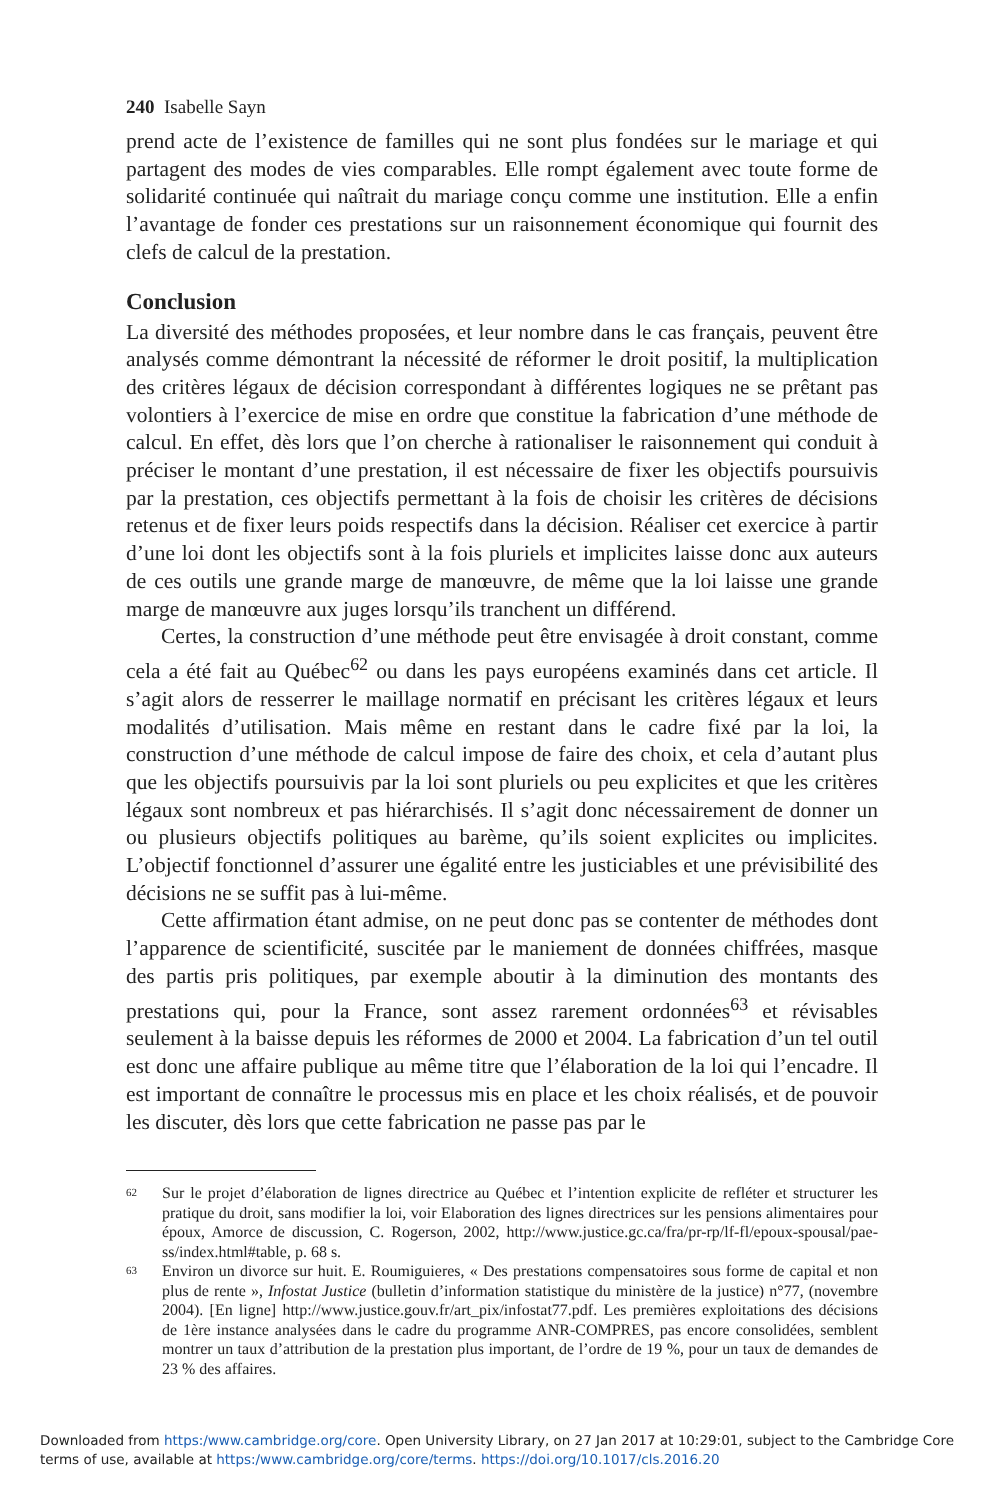240 Isabelle Sayn
prend acte de l’existence de familles qui ne sont plus fondées sur le mariage et qui partagent des modes de vies comparables. Elle rompt également avec toute forme de solidarité continuée qui naîtrait du mariage conçu comme une institution. Elle a enfin l’avantage de fonder ces prestations sur un raisonnement économique qui fournit des clefs de calcul de la prestation.
Conclusion
La diversité des méthodes proposées, et leur nombre dans le cas français, peuvent être analysés comme démontrant la nécessité de réformer le droit positif, la multiplication des critères légaux de décision correspondant à différentes logiques ne se prêtant pas volontiers à l’exercice de mise en ordre que constitue la fabrication d’une méthode de calcul. En effet, dès lors que l’on cherche à rationaliser le raisonnement qui conduit à préciser le montant d’une prestation, il est nécessaire de fixer les objectifs poursuivis par la prestation, ces objectifs permettant à la fois de choisir les critères de décisions retenus et de fixer leurs poids respectifs dans la décision. Réaliser cet exercice à partir d’une loi dont les objectifs sont à la fois pluriels et implicites laisse donc aux auteurs de ces outils une grande marge de manœuvre, de même que la loi laisse une grande marge de manœuvre aux juges lorsqu’ils tranchent un différend.
Certes, la construction d’une méthode peut être envisagée à droit constant, comme cela a été fait au Québec<sup>62</sup> ou dans les pays européens examinés dans cet article. Il s’agit alors de resserrer le maillage normatif en précisant les critères légaux et leurs modalités d’utilisation. Mais même en restant dans le cadre fixé par la loi, la construction d’une méthode de calcul impose de faire des choix, et cela d’autant plus que les objectifs poursuivis par la loi sont pluriels ou peu explicites et que les critères légaux sont nombreux et pas hiérarchisés. Il s’agit donc nécessairement de donner un ou plusieurs objectifs politiques au barème, qu’ils soient explicites ou implicites. L’objectif fonctionnel d’assurer une égalité entre les justiciables et une prévisibilité des décisions ne se suffit pas à lui-même.
Cette affirmation étant admise, on ne peut donc pas se contenter de méthodes dont l’apparence de scientificité, suscitée par le maniement de données chiffrées, masque des partis pris politiques, par exemple aboutir à la diminution des montants des prestations qui, pour la France, sont assez rarement ordonnées<sup>63</sup> et révisables seulement à la baisse depuis les réformes de 2000 et 2004. La fabrication d’un tel outil est donc une affaire publique au même titre que l’élaboration de la loi qui l’encadre. Il est important de connaître le processus mis en place et les choix réalisés, et de pouvoir les discuter, dès lors que cette fabrication ne passe pas par le
62 Sur le projet d’élaboration de lignes directrice au Québec et l’intention explicite de refléter et structurer les pratique du droit, sans modifier la loi, voir Elaboration des lignes directrices sur les pensions alimentaires pour époux, Amorce de discussion, C. Rogerson, 2002, http://www.justice.gc.ca/fra/pr-rp/lf-fl/epoux-spousal/pae-ss/index.html#table, p. 68 s.
63 Environ un divorce sur huit. E. Roumiguieres, « Des prestations compensatoires sous forme de capital et non plus de rente », Infostat Justice (bulletin d’information statistique du ministère de la justice) n°77, (novembre 2004). [En ligne] http://www.justice.gouv.fr/art_pix/infostat77.pdf. Les premières exploitations des décisions de 1ère instance analysées dans le cadre du programme ANR-COMPRES, pas encore consolidées, semblent montrer un taux d’attribution de la prestation plus important, de l’ordre de 19 %, pour un taux de demandes de 23 % des affaires.
Downloaded from https:/www.cambridge.org/core. Open University Library, on 27 Jan 2017 at 10:29:01, subject to the Cambridge Core terms of use, available at https:/www.cambridge.org/core/terms. https://doi.org/10.1017/cls.2016.20